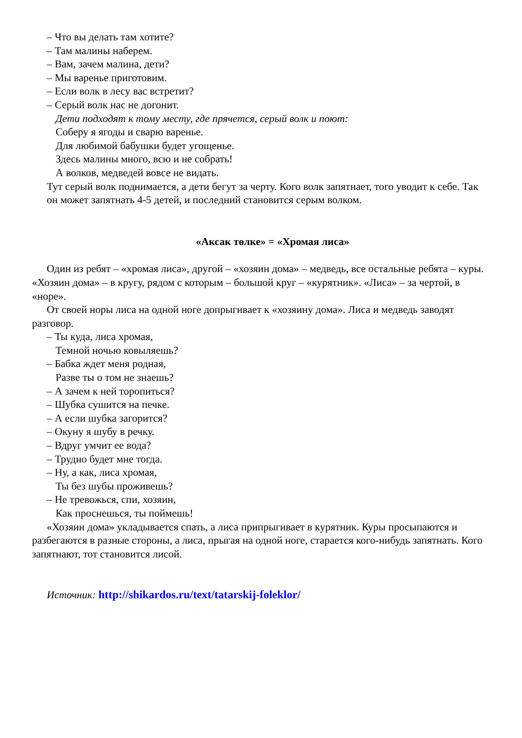– Что вы делать там хотите?
– Там малины наберем.
– Вам, зачем малина, дети?
– Мы варенье приготовим.
– Если волк в лесу вас встретит?
– Серый волк нас не догонит.
Дети подходят к тому месту, где прячется, серый волк и поют:
Соберу я ягоды и сварю варенье.
Для любимой бабушки будет угощенье.
Здесь малины много, всю и не собрать!
А волков, медведей вовсе не видать.
Тут серый волк поднимается, а дети бегут за черту. Кого волк запятнает, того уводит к себе. Так он может запятнать 4-5 детей, и последний становится серым волком.
«Аксак төлке» = «Хромая лиса»
Один из ребят – «хромая лиса», другой – «хозяин дома» – медведь, все остальные ребята – куры. «Хозяин дома» – в кругу, рядом с которым – большой круг – «курятник». «Лиса» – за чертой, в «норе».
От своей норы лиса на одной ноге допрыгивает к «хозяину дома». Лиса и медведь заводят разговор.
– Ты куда, лиса хромая,
Темной ночью ковыляешь?
– Бабка ждет меня родная,
Разве ты о том не знаешь?
– А зачем к ней торопиться?
– Шубка сушится на печке.
– А если шубка загорится?
– Окуну я шубу в речку.
– Вдруг умчит ее вода?
– Трудно будет мне тогда.
– Ну, а как, лиса хромая,
Ты без шубы проживешь?
– Не тревожься, спи, хозяин,
Как проснешься, ты поймешь!
«Хозяин дома» укладывается спать, а лиса припрыгивает в курятник. Куры просыпаются и разбегаются в разные стороны, а лиса, прыгая на одной ноге, старается кого-нибудь запятнать. Кого запятнают, тот становится лисой.
Источник: http://shikardos.ru/text/tatarskij-foleklor/